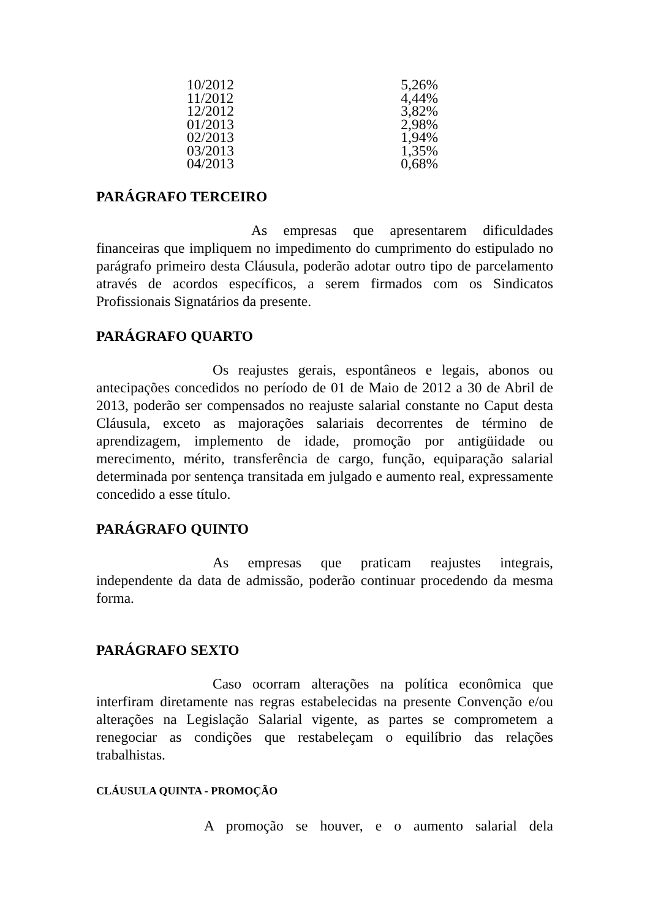| 10/2012 | 5,26% |
| 11/2012 | 4,44% |
| 12/2012 | 3,82% |
| 01/2013 | 2,98% |
| 02/2013 | 1,94% |
| 03/2013 | 1,35% |
| 04/2013 | 0,68% |
PARÁGRAFO TERCEIRO
As empresas que apresentarem dificuldades financeiras que impliquem no impedimento do cumprimento do estipulado no parágrafo primeiro desta Cláusula, poderão adotar outro tipo de parcelamento através de acordos específicos, a serem firmados com os Sindicatos Profissionais Signatários da presente.
PARÁGRAFO QUARTO
Os reajustes gerais, espontâneos e legais, abonos ou antecipações concedidos no período de 01 de Maio de 2012 a 30 de Abril de 2013, poderão ser compensados no reajuste salarial constante no Caput desta Cláusula, exceto as majorações salariais decorrentes de término de aprendizagem, implemento de idade, promoção por antigüidade ou merecimento, mérito, transferência de cargo, função, equiparação salarial determinada por sentença transitada em julgado e aumento real, expressamente concedido a esse título.
PARÁGRAFO QUINTO
As empresas que praticam reajustes integrais, independente da data de admissão, poderão continuar procedendo da mesma forma.
PARÁGRAFO SEXTO
Caso ocorram alterações na política econômica que interfiram diretamente nas regras estabelecidas na presente Convenção e/ou alterações na Legislação Salarial vigente, as partes se comprometem a renegociar as condições que restabeleçam o equilíbrio das relações trabalhistas.
CLÁUSULA QUINTA - PROMOÇÃO
A promoção se houver, e o aumento salarial dela